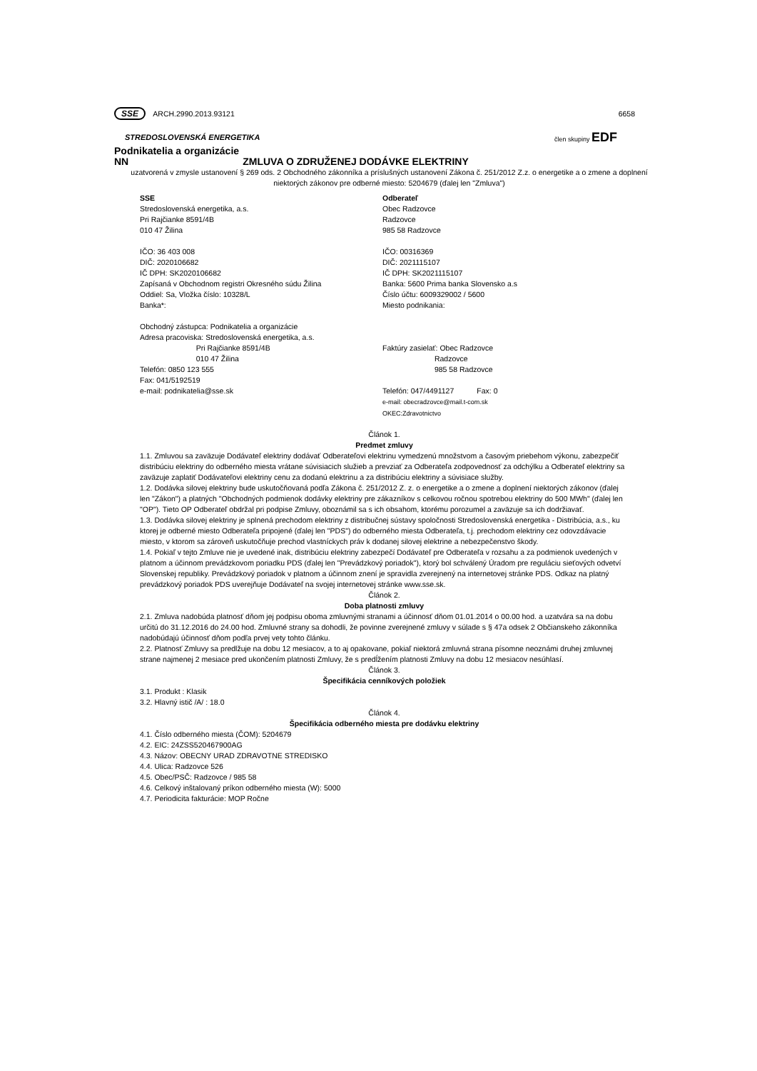SSE ARCH.2990.2013.93121 6658
STREDOSLOVENSKÁ ENERGETIKA člen skupiny EDF
Podnikatelia a organizácie
NN ZMLUVA O ZDRUŽENEJ DODÁVKE ELEKTRINY
uzatvorená v zmysle ustanovení § 269 ods. 2 Obchodného zákonníka a príslušných ustanovení Zákona č. 251/2012 Z.z. o energetike a o zmene a doplnení niektorých zákonov pre odberné miesto: 5204679 (ďalej len "Zmluva")
SSE
Stredoslovenská energetika, a.s.
Pri Rajčianke 8591/4B
010 47 Žilina
IČO: 36 403 008
DIČ: 2020106682
IČ DPH: SK2020106682
Zapísaná v Obchodnom registri Okresného súdu Žilina
Oddiel: Sa, Vložka číslo: 10328/L
Banka*:
Obchodný zástupca: Podnikatelia a organizácie
Adresa pracoviska: Stredoslovenská energetika, a.s.
Pri Rajčianke 8591/4B
010 47 Žilina
Telefón: 0850 123 555
Fax: 041/5192519
e-mail: podnikatelia@sse.sk
Odberateľ
Obec Radzovce
Radzovce
985 58 Radzovce
IČO: 00316369
DIČ: 2021115107
IČ DPH: SK2021115107
Banka: 5600 Prima banka Slovensko a.s
Číslo účtu: 6009329002 / 5600
Miesto podnikania:
Faktúry zasielať: Obec Radzovce
Radzovce
985 58 Radzovce
Telefón: 047/4491127 Fax: 0
e-mail: obecradzovce@mail.t-com.sk
OKEC:Zdravotnictvo
Článok 1.
Predmet zmluvy
1.1. Zmluvou sa zaväzuje Dodávateľ elektriny dodávať Odberateľovi elektrinu vymedzenú množstvom a časovým priebehom výkonu, zabezpečiť distribúciu elektriny do odberného miesta vrátane súvisiacich služieb a prevziať za Odberateľa zodpovednosť za odchýlku a Odberateľ elektriny sa zaväzuje zaplatiť Dodávateľovi elektriny cenu za dodanú elektrinu a za distribúciu elektriny a súvisiace služby.
1.2. Dodávka silovej elektriny bude uskutočňovaná podľa Zákona č. 251/2012 Z. z. o energetike a o zmene a doplnení niektorých zákonov (ďalej len "Zákon") a platných "Obchodných podmienok dodávky elektriny pre zákazníkov s celkovou ročnou spotrebou elektriny do 500 MWh" (ďalej len "OP"). Tieto OP Odberateľ obdržal pri podpise Zmluvy, oboznámil sa s ich obsahom, ktorému porozumel a zaväzuje sa ich dodržiavať.
1.3. Dodávka silovej elektriny je splnená prechodom elektriny z distribučnej sústavy spoločnosti Stredoslovenská energetika - Distribúcia, a.s., ku ktorej je odberné miesto Odberateľa pripojené (ďalej len "PDS") do odberného miesta Odberateľa, t.j. prechodom elektriny cez odovzdávacie miesto, v ktorom sa zároveň uskutočňuje prechod vlastníckych práv k dodanej silovej elektrine a nebezpečenstvo škody.
1.4. Pokiaľ v tejto Zmluve nie je uvedené inak, distribúciu elektriny zabezpečí Dodávateľ pre Odberateľa v rozsahu a za podmienok uvedených v platnom a účinnom prevádzkovom poriadku PDS (ďalej len "Prevádzkový poriadok"), ktorý bol schválený Úradom pre reguláciu sieťových odvetví Slovenskej republiky. Prevádzkový poriadok v platnom a účinnom znení je spravidla zverejnený na internetovej stránke PDS. Odkaz na platný prevádzkový poriadok PDS uverejňuje Dodávateľ na svojej internetovej stránke www.sse.sk.
Článok 2.
Doba platnosti zmluvy
2.1. Zmluva nadobúda platnosť dňom jej podpisu oboma zmluvnými stranami a účinnosť dňom 01.01.2014 o 00.00 hod. a uzatvára sa na dobu určitú do 31.12.2016 do 24.00 hod. Zmluvné strany sa dohodli, že povinne zverejnené zmluvy v súlade s § 47a odsek 2 Občianskeho zákonníka nadobúdajú účinnosť dňom podľa prvej vety tohto článku.
2.2. Platnosť Zmluvy sa predlžuje na dobu 12 mesiacov, a to aj opakovane, pokiaľ niektorá zmluvná strana písomne neoznámi druhej zmluvnej strane najmenej 2 mesiace pred ukončením platnosti Zmluvy, že s predĺžením platnosti Zmluvy na dobu 12 mesiacov nesúhlasí.
Článok 3.
Špecifikácia cenníkových položiek
3.1. Produkt : Klasik
3.2. Hlavný istič /A/ : 18.0
Článok 4.
Špecifikácia odberného miesta pre dodávku elektriny
4.1. Číslo odberného miesta (ČOM): 5204679
4.2. EIC: 24ZSS520467900AG
4.3. Názov: OBECNY URAD ZDRAVOTNE STREDISKO
4.4. Ulica: Radzovce 526
4.5. Obec/PSČ: Radzovce / 985 58
4.6. Celkový inštalovaný príkon odberného miesta (W): 5000
4.7. Periodicita fakturácie: MOP Ročne